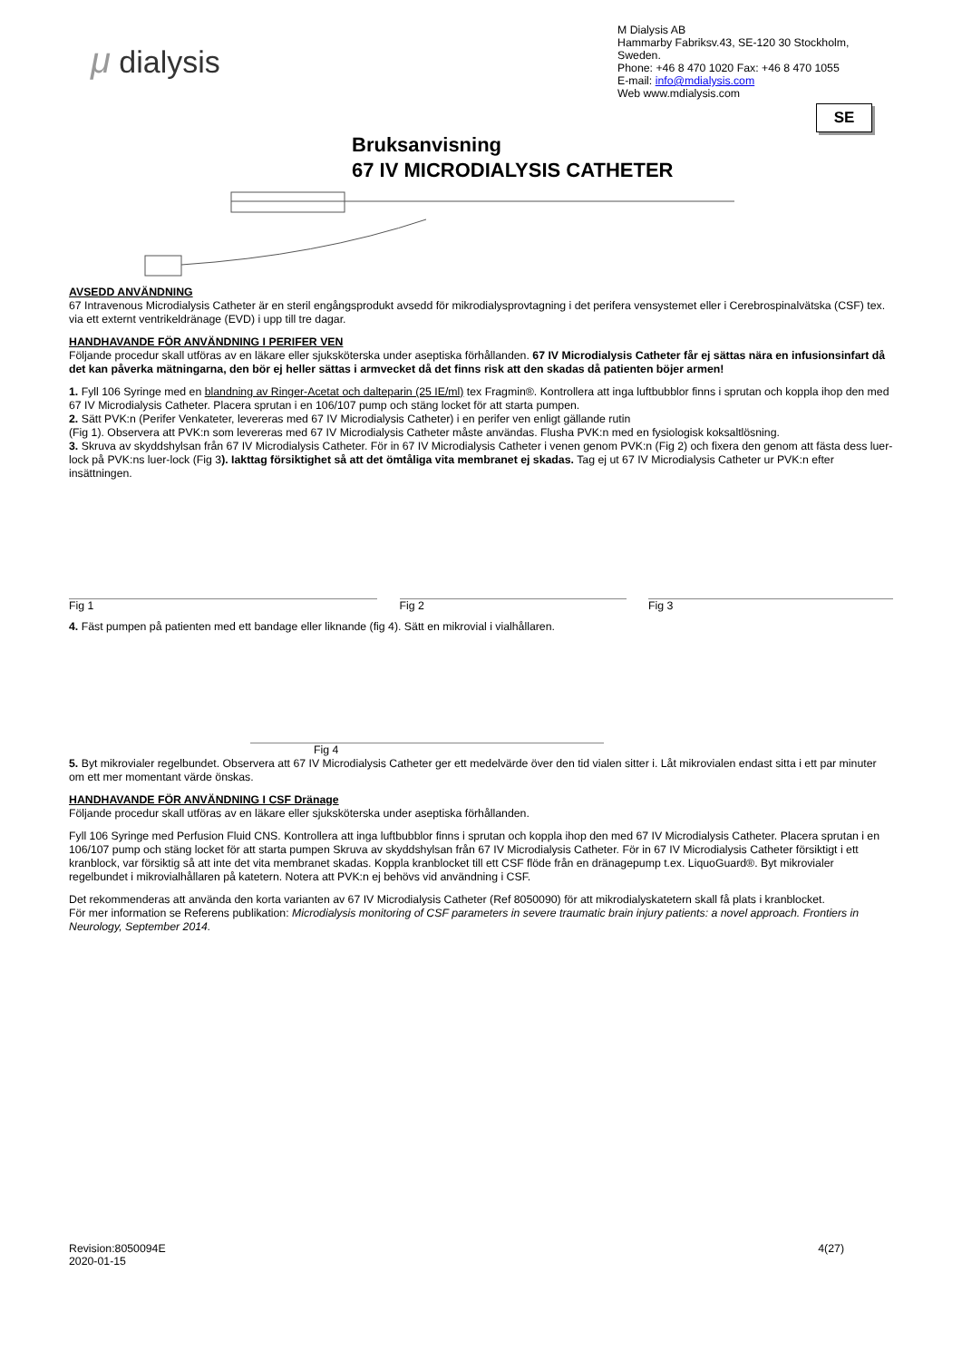μ dialysis
M Dialysis AB
Hammarby Fabriksv.43, SE-120 30 Stockholm, Sweden.
Phone: +46 8 470 1020 Fax: +46 8 470 1055
E-mail: info@mdialysis.com
Web www.mdialysis.com
SE
Bruksanvisning
67 IV MICRODIALYSIS CATHETER
AVSEDD ANVÄNDNING
67 Intravenous Microdialysis Catheter är en steril engångsprodukt avsedd för mikrodialysprovtagning i det perifera vensystemet eller i Cerebrospinalvätska (CSF) tex. via ett externt ventrikeldränage (EVD) i upp till tre dagar.
HANDHAVANDE FÖR ANVÄNDNING I PERIFER VEN
Följande procedur skall utföras av en läkare eller sjuksköterska under aseptiska förhållanden. 67 IV Microdialysis Catheter får ej sättas nära en infusionsinfart då det kan påverka mätningarna, den bör ej heller sättas i armvecket då det finns risk att den skadas då patienten böjer armen!
1. Fyll 106 Syringe med en blandning av Ringer-Acetat och dalteparin (25 IE/ml) tex Fragmin®. Kontrollera att inga luftbubblor finns i sprutan och koppla ihop den med 67 IV Microdialysis Catheter. Placera sprutan i en 106/107 pump och stäng locket för att starta pumpen.
2. Sätt PVK:n (Perifer Venkateter, levereras med 67 IV Microdialysis Catheter) i en perifer ven enligt gällande rutin
(Fig 1). Observera att PVK:n som levereras med 67 IV Microdialysis Catheter måste användas. Flusha PVK:n med en fysiologisk koksaltlösning.
3. Skruva av skyddshylsan från 67 IV Microdialysis Catheter. För in 67 IV Microdialysis Catheter i venen genom PVK:n (Fig 2) och fixera den genom att fästa dess luer-lock på PVK:ns luer-lock (Fig 3). Iakttag försiktighet så att det ömtåliga vita membranet ej skadas. Tag ej ut 67 IV Microdialysis Catheter ur PVK:n efter insättningen.
Fig 1 Fig 2 Fig 3
4. Fäst pumpen på patienten med ett bandage eller liknande (fig 4). Sätt en mikrovial i vialhållaren.
Fig 4
5. Byt mikrovialer regelbundet. Observera att 67 IV Microdialysis Catheter ger ett medelvärde över den tid vialen sitter i. Låt mikrovialen endast sitta i ett par minuter om ett mer momentant värde önskas.
HANDHAVANDE FÖR ANVÄNDNING I CSF Dränage
Följande procedur skall utföras av en läkare eller sjuksköterska under aseptiska förhållanden.
Fyll 106 Syringe med Perfusion Fluid CNS. Kontrollera att inga luftbubblor finns i sprutan och koppla ihop den med 67 IV Microdialysis Catheter. Placera sprutan i en 106/107 pump och stäng locket för att starta pumpen Skruva av skyddshylsan från 67 IV Microdialysis Catheter. För in 67 IV Microdialysis Catheter försiktigt i ett kranblock, var försiktig så att inte det vita membranet skadas. Koppla kranblocket till ett CSF flöde från en dränagepump t.ex. LiquoGuard®. Byt mikrovialer regelbundet i mikrovialhållaren på katetern. Notera att PVK:n ej behövs vid användning i CSF.
Det rekommenderas att använda den korta varianten av 67 IV Microdialysis Catheter (Ref 8050090) för att mikrodialyskatetern skall få plats i kranblocket.
För mer information se Referens publikation: Microdialysis monitoring of CSF parameters in severe traumatic brain injury patients: a novel approach. Frontiers in Neurology, September 2014.
Revision:8050094E
2020-01-15
4(27)